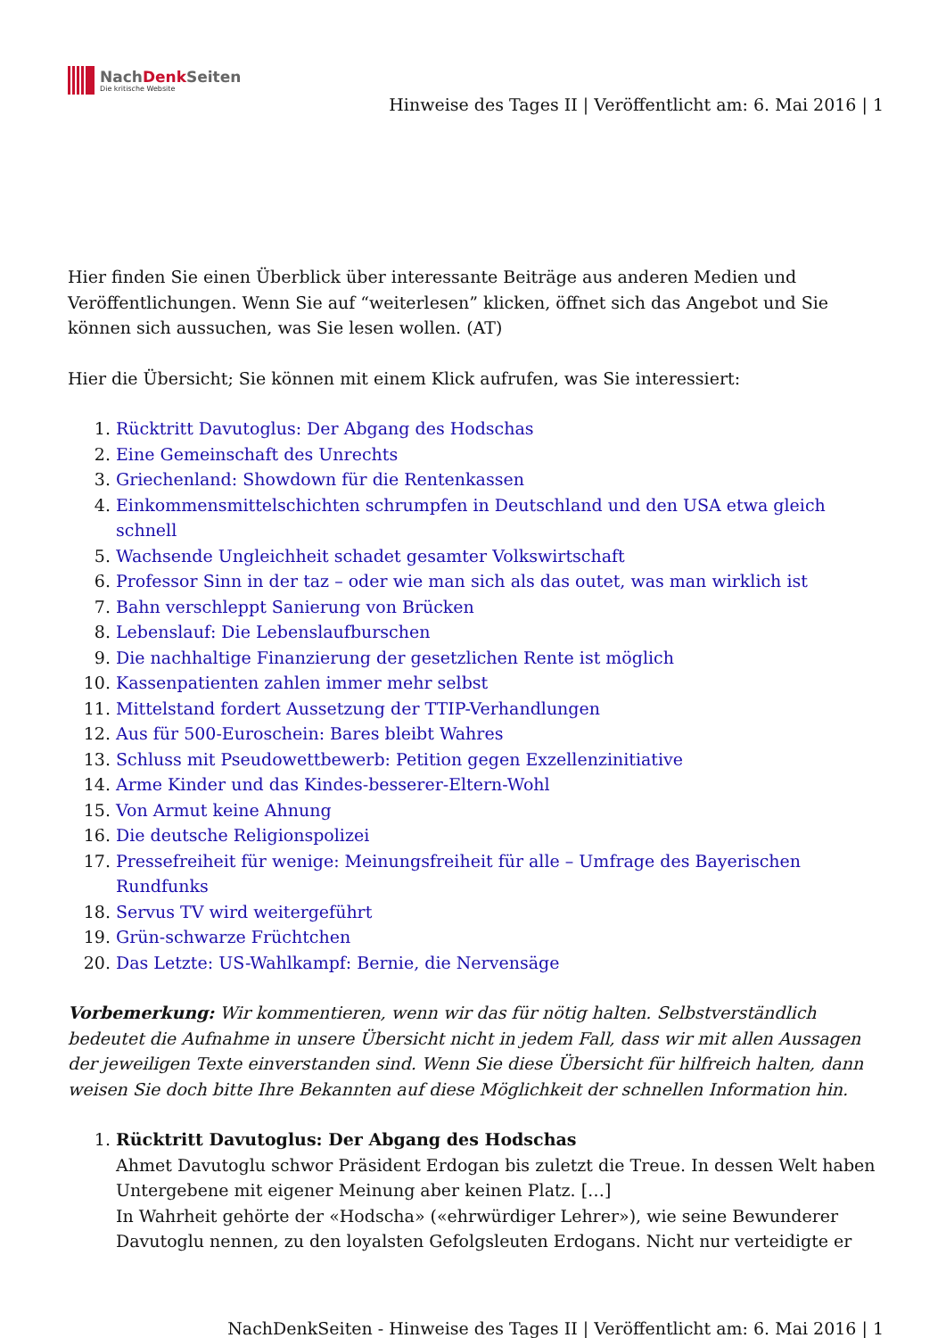NachDenk Seiten
Die kritische Website
Hinweise des Tages II | Veröffentlicht am: 6. Mai 2016 | 1
Hier finden Sie einen Überblick über interessante Beiträge aus anderen Medien und Veröffentlichungen. Wenn Sie auf “weiterlesen” klicken, öffnet sich das Angebot und Sie können sich aussuchen, was Sie lesen wollen. (AT)
Hier die Übersicht; Sie können mit einem Klick aufrufen, was Sie interessiert:
1. Rücktritt Davutoglus: Der Abgang des Hodschas
2. Eine Gemeinschaft des Unrechts
3. Griechenland: Showdown für die Rentenkassen
4. Einkommensmittelschichten schrumpfen in Deutschland und den USA etwa gleich schnell
5. Wachsende Ungleichheit schadet gesamter Volkswirtschaft
6. Professor Sinn in der taz – oder wie man sich als das outet, was man wirklich ist
7. Bahn verschleppt Sanierung von Brücken
8. Lebenslauf: Die Lebenslaufburschen
9. Die nachhaltige Finanzierung der gesetzlichen Rente ist möglich
10. Kassenpatienten zahlen immer mehr selbst
11. Mittelstand fordert Aussetzung der TTIP-Verhandlungen
12. Aus für 500-Euroschein: Bares bleibt Wahres
13. Schluss mit Pseudowettbewerb: Petition gegen Exzellenzinitiative
14. Arme Kinder und das Kindes-besserer-Eltern-Wohl
15. Von Armut keine Ahnung
16. Die deutsche Religionspolizei
17. Pressefreiheit für wenige: Meinungsfreiheit für alle – Umfrage des Bayerischen Rundfunks
18. Servus TV wird weitergeführt
19. Grün-schwarze Früchtchen
20. Das Letzte: US-Wahlkampf: Bernie, die Nervensäge
Vorbemerkung: Wir kommentieren, wenn wir das für nötig halten. Selbstverständlich bedeutet die Aufnahme in unsere Übersicht nicht in jedem Fall, dass wir mit allen Aussagen der jeweiligen Texte einverstanden sind. Wenn Sie diese Übersicht für hilfreich halten, dann weisen Sie doch bitte Ihre Bekannten auf diese Möglichkeit der schnellen Information hin.
1. Rücktritt Davutoglus: Der Abgang des Hodschas
Ahmet Davutoglu schwor Präsident Erdogan bis zuletzt die Treue. In dessen Welt haben Untergebene mit eigener Meinung aber keinen Platz. […]
In Wahrheit gehörte der «Hodscha» («ehrwürdiger Lehrer»), wie seine Bewunderer Davutoglu nennen, zu den loyalsten Gefolgsleuten Erdogans. Nicht nur verteidigte er
NachDenkSeiten - Hinweise des Tages II | Veröffentlicht am: 6. Mai 2016 | 1